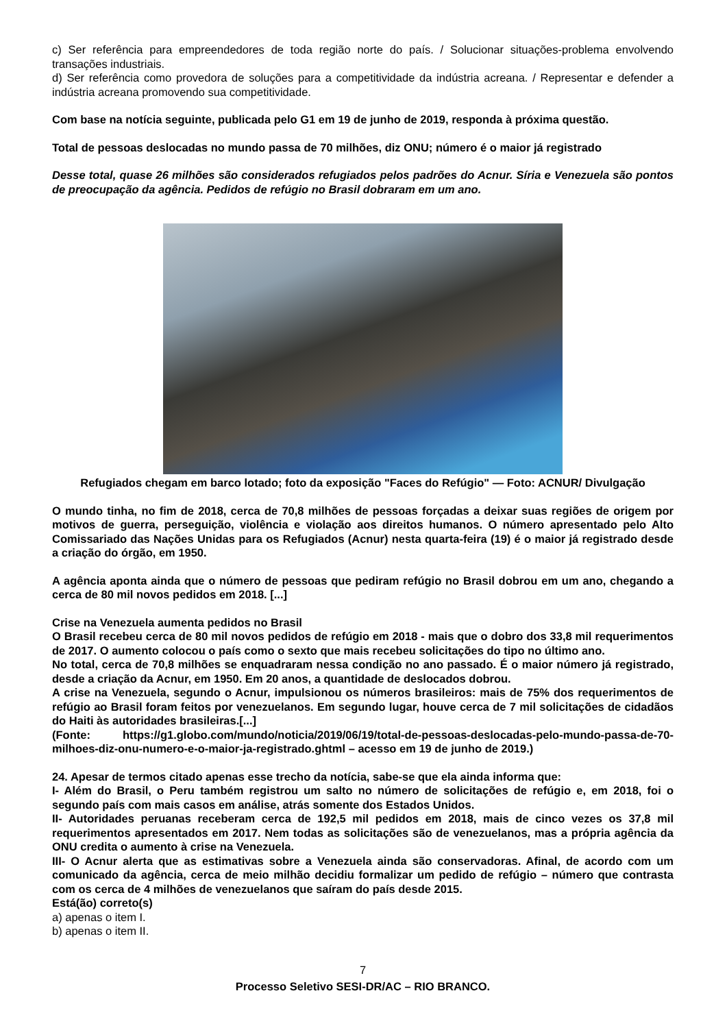c) Ser referência para empreendedores de toda região norte do país. / Solucionar situações-problema envolvendo transações industriais.
d) Ser referência como provedora de soluções para a competitividade da indústria acreana. / Representar e defender a indústria acreana promovendo sua competitividade.
Com base na notícia seguinte, publicada pelo G1 em 19 de junho de 2019, responda à próxima questão.
Total de pessoas deslocadas no mundo passa de 70 milhões, diz ONU; número é o maior já registrado
Desse total, quase 26 milhões são considerados refugiados pelos padrões do Acnur. Síria e Venezuela são pontos de preocupação da agência. Pedidos de refúgio no Brasil dobraram em um ano.
Refugiados chegam em barco lotado; foto da exposição "Faces do Refúgio" — Foto: ACNUR/ Divulgação
O mundo tinha, no fim de 2018, cerca de 70,8 milhões de pessoas forçadas a deixar suas regiões de origem por motivos de guerra, perseguição, violência e violação aos direitos humanos. O número apresentado pelo Alto Comissariado das Nações Unidas para os Refugiados (Acnur) nesta quarta-feira (19) é o maior já registrado desde a criação do órgão, em 1950.
A agência aponta ainda que o número de pessoas que pediram refúgio no Brasil dobrou em um ano, chegando a cerca de 80 mil novos pedidos em 2018. [...]
Crise na Venezuela aumenta pedidos no Brasil
O Brasil recebeu cerca de 80 mil novos pedidos de refúgio em 2018 - mais que o dobro dos 33,8 mil requerimentos de 2017. O aumento colocou o país como o sexto que mais recebeu solicitações do tipo no último ano.
No total, cerca de 70,8 milhões se enquadraram nessa condição no ano passado. É o maior número já registrado, desde a criação da Acnur, em 1950. Em 20 anos, a quantidade de deslocados dobrou.
A crise na Venezuela, segundo o Acnur, impulsionou os números brasileiros: mais de 75% dos requerimentos de refúgio ao Brasil foram feitos por venezuelanos. Em segundo lugar, houve cerca de 7 mil solicitações de cidadãos do Haiti às autoridades brasileiras.[...]
(Fonte: https://g1.globo.com/mundo/noticia/2019/06/19/total-de-pessoas-deslocadas-pelo-mundo-passa-de-70-milhoes-diz-onu-numero-e-o-maior-ja-registrado.ghtml – acesso em 19 de junho de 2019.)
24. Apesar de termos citado apenas esse trecho da notícia, sabe-se que ela ainda informa que:
I- Além do Brasil, o Peru também registrou um salto no número de solicitações de refúgio e, em 2018, foi o segundo país com mais casos em análise, atrás somente dos Estados Unidos.
II- Autoridades peruanas receberam cerca de 192,5 mil pedidos em 2018, mais de cinco vezes os 37,8 mil requerimentos apresentados em 2017. Nem todas as solicitações são de venezuelanos, mas a própria agência da ONU credita o aumento à crise na Venezuela.
III- O Acnur alerta que as estimativas sobre a Venezuela ainda são conservadoras. Afinal, de acordo com um comunicado da agência, cerca de meio milhão decidiu formalizar um pedido de refúgio – número que contrasta com os cerca de 4 milhões de venezuelanos que saíram do país desde 2015.
Está(ão) correto(s)
a) apenas o item I.
b) apenas o item II.
7
Processo Seletivo SESI-DR/AC – RIO BRANCO.